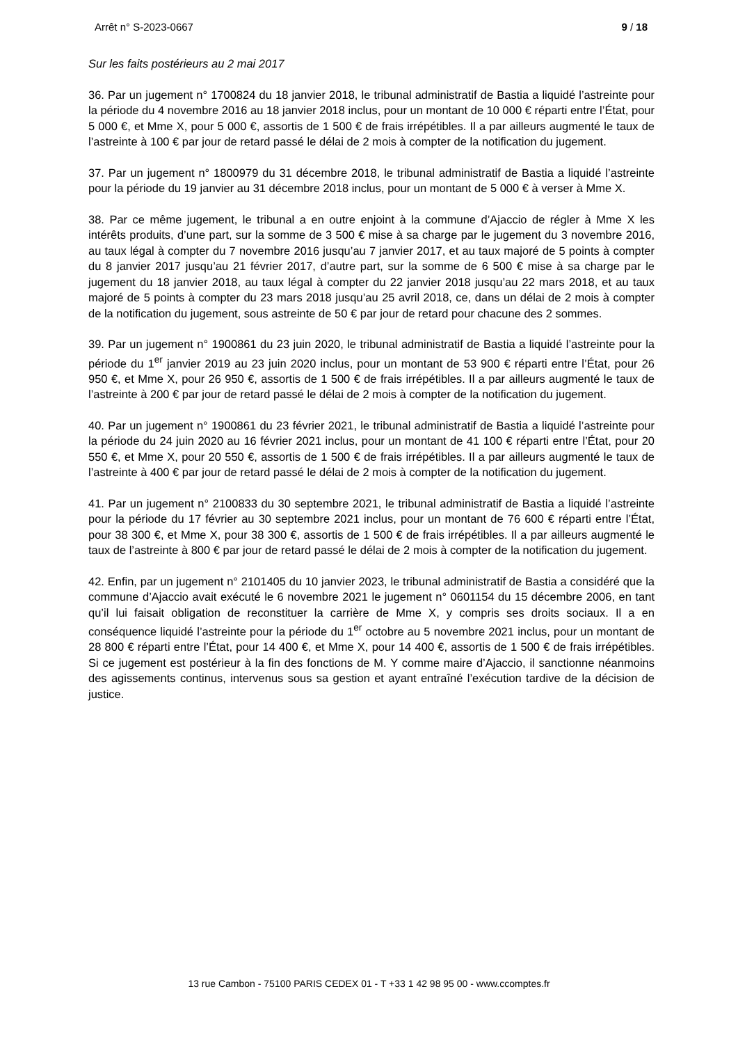Arrêt n° S-2023-0667 9 / 18
Sur les faits postérieurs au 2 mai 2017
36. Par un jugement n° 1700824 du 18 janvier 2018, le tribunal administratif de Bastia a liquidé l’astreinte pour la période du 4 novembre 2016 au 18 janvier 2018 inclus, pour un montant de 10 000 € réparti entre l’État, pour 5 000 €, et Mme X, pour 5 000 €, assortis de 1 500 € de frais irrépétibles. Il a par ailleurs augmenté le taux de l’astreinte à 100 € par jour de retard passé le délai de 2 mois à compter de la notification du jugement.
37. Par un jugement n° 1800979 du 31 décembre 2018, le tribunal administratif de Bastia a liquidé l’astreinte pour la période du 19 janvier au 31 décembre 2018 inclus, pour un montant de 5 000 € à verser à Mme X.
38. Par ce même jugement, le tribunal a en outre enjoint à la commune d’Ajaccio de régler à Mme X les intérêts produits, d’une part, sur la somme de 3 500 € mise à sa charge par le jugement du 3 novembre 2016, au taux légal à compter du 7 novembre 2016 jusqu’au 7 janvier 2017, et au taux majoré de 5 points à compter du 8 janvier 2017 jusqu’au 21 février 2017, d’autre part, sur la somme de 6 500 € mise à sa charge par le jugement du 18 janvier 2018, au taux légal à compter du 22 janvier 2018 jusqu’au 22 mars 2018, et au taux majoré de 5 points à compter du 23 mars 2018 jusqu’au 25 avril 2018, ce, dans un délai de 2 mois à compter de la notification du jugement, sous astreinte de 50 € par jour de retard pour chacune des 2 sommes.
39. Par un jugement n° 1900861 du 23 juin 2020, le tribunal administratif de Bastia a liquidé l’astreinte pour la période du 1<sup>er</sup> janvier 2019 au 23 juin 2020 inclus, pour un montant de 53 900 € réparti entre l’État, pour 26 950 €, et Mme X, pour 26 950 €, assortis de 1 500 € de frais irrépétibles. Il a par ailleurs augmenté le taux de l’astreinte à 200 € par jour de retard passé le délai de 2 mois à compter de la notification du jugement.
40. Par un jugement n° 1900861 du 23 février 2021, le tribunal administratif de Bastia a liquidé l’astreinte pour la période du 24 juin 2020 au 16 février 2021 inclus, pour un montant de 41 100 € réparti entre l’État, pour 20 550 €, et Mme X, pour 20 550 €, assortis de 1 500 € de frais irrépétibles. Il a par ailleurs augmenté le taux de l’astreinte à 400 € par jour de retard passé le délai de 2 mois à compter de la notification du jugement.
41. Par un jugement n° 2100833 du 30 septembre 2021, le tribunal administratif de Bastia a liquidé l’astreinte pour la période du 17 février au 30 septembre 2021 inclus, pour un montant de 76 600 € réparti entre l’État, pour 38 300 €, et Mme X, pour 38 300 €, assortis de 1 500 € de frais irrépétibles. Il a par ailleurs augmenté le taux de l’astreinte à 800 € par jour de retard passé le délai de 2 mois à compter de la notification du jugement.
42. Enfin, par un jugement n° 2101405 du 10 janvier 2023, le tribunal administratif de Bastia a considéré que la commune d’Ajaccio avait exécuté le 6 novembre 2021 le jugement n° 0601154 du 15 décembre 2006, en tant qu’il lui faisait obligation de reconstituer la carrière de Mme X, y compris ses droits sociaux. Il a en conséquence liquidé l’astreinte pour la période du 1<sup>er</sup> octobre au 5 novembre 2021 inclus, pour un montant de 28 800 € réparti entre l’État, pour 14 400 €, et Mme X, pour 14 400 €, assortis de 1 500 € de frais irrépétibles. Si ce jugement est postérieur à la fin des fonctions de M. Y comme maire d’Ajaccio, il sanctionne néanmoins des agissements continus, intervenus sous sa gestion et ayant entraîné l’exécution tardive de la décision de justice.
13 rue Cambon - 75100 PARIS CEDEX 01 - T +33 1 42 98 95 00 - www.ccomptes.fr